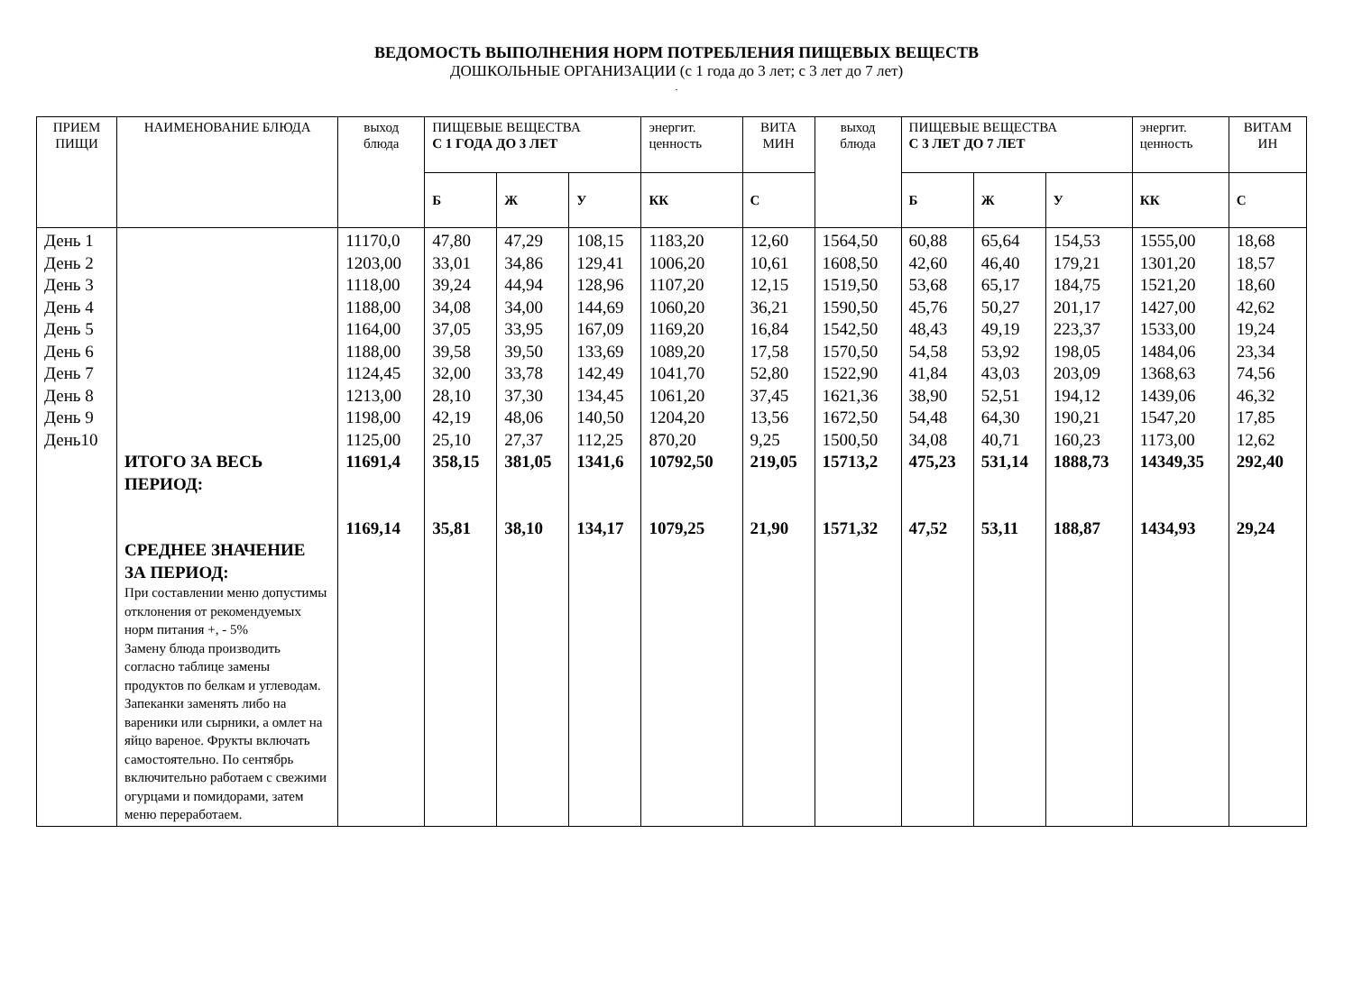ВЕДОМОСТЬ ВЫПОЛНЕНИЯ НОРМ ПОТРЕБЛЕНИЯ ПИЩЕВЫХ ВЕЩЕСТВ
ДОШКОЛЬНЫЕ ОРГАНИЗАЦИИ (с 1 года до 3 лет; с 3 лет до 7 лет)
.
| ПРИЕМ ПИЩИ | НАИМЕНОВАНИЕ БЛЮДА | выход блюда | ПИЩЕВЫЕ ВЕЩЕСТВА С 1 ГОДА ДО 3 ЛЕТ | | | энергит. ценность | ВИТА МИН | выход блюда | ПИЩЕВЫЕ ВЕЩЕСТВА С 3 ЛЕТ ДО 7 ЛЕТ | | | энергит. ценность | ВИТАМ ИН |
| --- | --- | --- | --- | --- | --- | --- | --- | --- | --- | --- | --- | --- | --- |
| | | | Б | Ж | У | КК | С | | Б | Ж | У | КК | С |
| День 1 День 2 День 3 День 4 День 5 День 6 День 7 День 8 День 9 День10 | ИТОГО ЗА ВЕСЬ ПЕРИОД: СРЕДНЕЕ ЗНАЧЕНИЕ ЗА ПЕРИОД: При составлении меню допустимы отклонения от рекомендуемых норм питания +, - 5% Замену блюда производить согласно таблице замены продуктов по белкам и углеводам. Запеканки заменять либо на вареники или сырники, а омлет на яйцо вареное. Фрукты включать самостоятельно. По сентябрь включительно работаем с свежими огурцами и помидорами, затем меню переработаем. | 11170,0 1203,00 1118,00 1188,00 1164,00 1188,00 1124,45 1213,00 1198,00 1125,00 11691,4 1169,14 | 47,80 33,01 39,24 34,08 37,05 39,58 32,00 28,10 42,19 25,10 358,15 35,81 | 47,29 34,86 44,94 34,00 33,95 39,50 33,78 37,30 48,06 27,37 381,05 38,10 | 108,15 129,41 128,96 144,69 167,09 133,69 142,49 134,45 140,50 112,25 1341,6 134,17 | 1183,20 1006,20 1107,20 1060,20 1169,20 1089,20 1041,70 1061,20 1204,20 870,20 10792,50 1079,25 | 12,60 10,61 12,15 36,21 16,84 17,58 52,80 37,45 13,56 9,25 219,05 21,90 | 1564,50 1608,50 1519,50 1590,50 1542,50 1570,50 1522,90 1621,36 1672,50 1500,50 15713,2 1571,32 | 60,88 42,60 53,68 45,76 48,43 54,58 41,84 38,90 54,48 34,08 475,23 47,52 | 65,64 46,40 65,17 50,27 49,19 53,92 43,03 52,51 64,30 40,71 531,14 53,11 | 154,53 179,21 184,75 201,17 223,37 198,05 203,09 194,12 190,21 160,23 1888,73 188,87 | 1555,00 1301,20 1521,20 1427,00 1533,00 1484,06 1368,63 1439,06 1547,20 1173,00 14349,35 1434,93 | 18,68 18,57 18,60 42,62 19,24 23,34 74,56 46,32 17,85 12,62 292,40 29,24 |